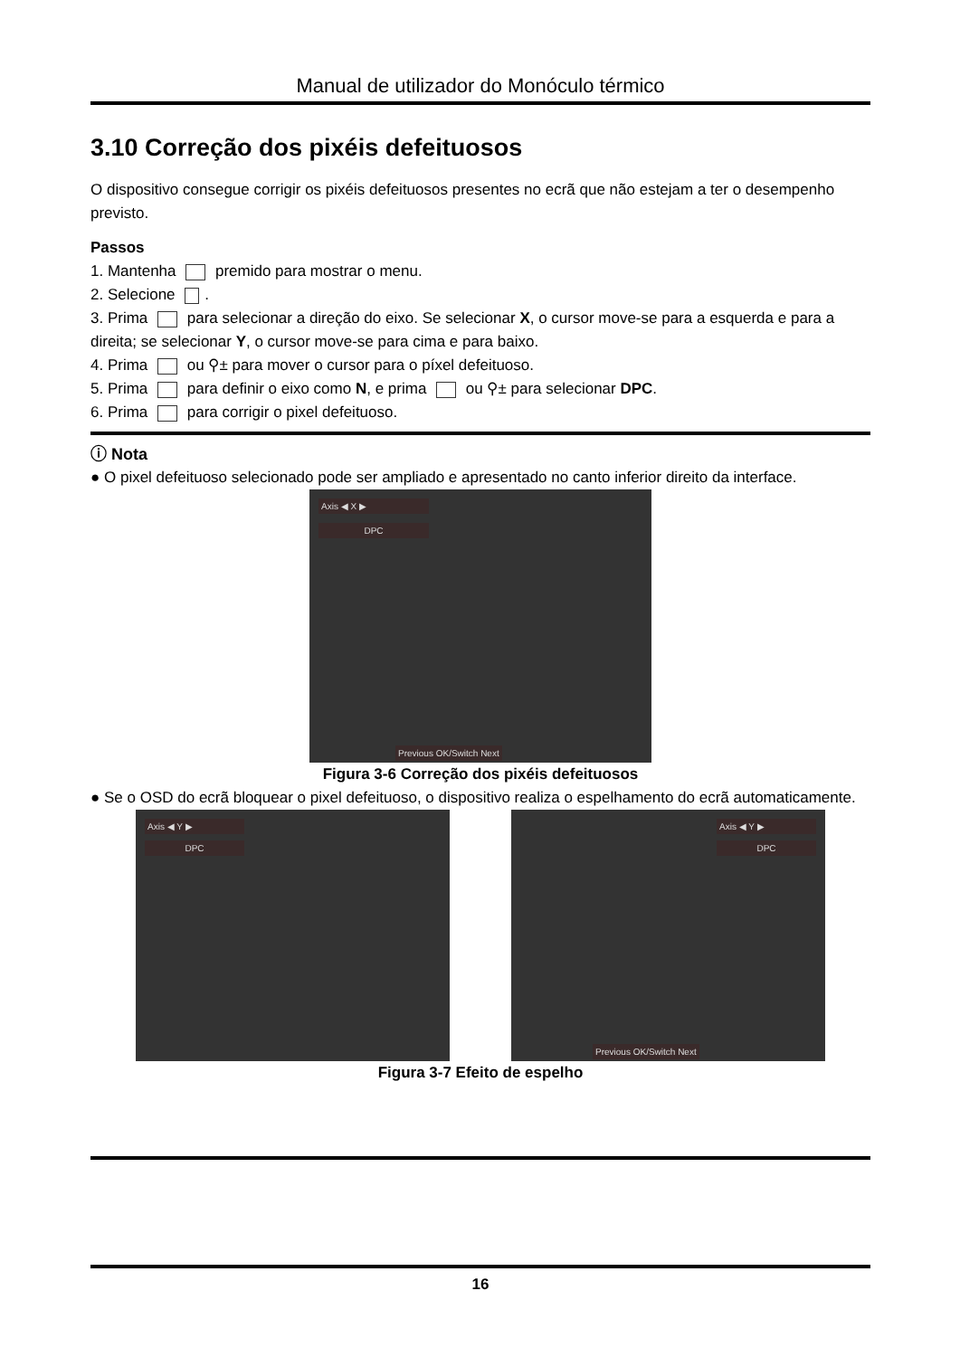Manual de utilizador do Monóculo térmico
3.10 Correção dos pixéis defeituosos
O dispositivo consegue corrigir os pixéis defeituosos presentes no ecrã que não estejam a ter o desempenho previsto.
Passos
1. Mantenha premido para mostrar o menu.
2. Selecione .
3. Prima para selecionar a direção do eixo. Se selecionar X, o cursor move-se para a esquerda e para a direita; se selecionar Y, o cursor move-se para cima e para baixo.
4. Prima ou ⚲± para mover o cursor para o píxel defeituoso.
5. Prima para definir o eixo como N, e prima ou ⚲± para selecionar DPC.
6. Prima para corrigir o pixel defeituoso.
ⓘ Nota
● O pixel defeituoso selecionado pode ser ampliado e apresentado no canto inferior direito da interface.
Axis ◀ X ▶
DPC
Previous OK/Switch Next
Figura 3-6 Correção dos pixéis defeituosos
● Se o OSD do ecrã bloquear o pixel defeituoso, o dispositivo realiza o espelhamento do ecrã automaticamente.
Axis ◀ Y ▶
DPC
Axis ◀ Y ▶
DPC
Previous OK/Switch Next
Figura 3-7 Efeito de espelho
16